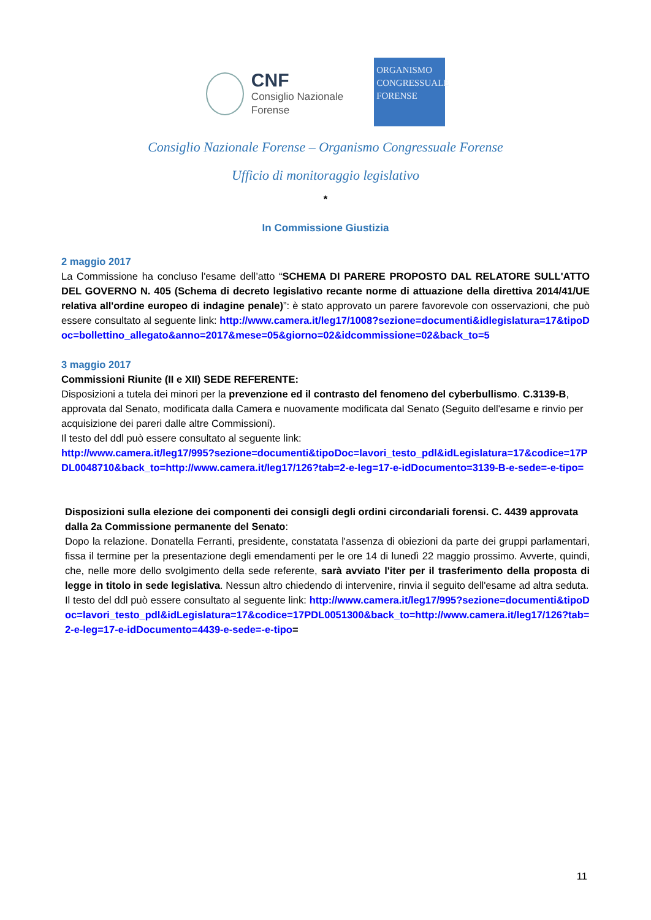CNF
Consiglio Nazionale
Forense
ORGANISMO
CONGRESSUALE
FORENSE
Consiglio Nazionale Forense – Organismo Congressuale Forense
Ufficio di monitoraggio legislativo
*
In Commissione Giustizia
2 maggio 2017
La Commissione ha concluso l'esame dell’atto “SCHEMA DI PARERE PROPOSTO DAL RELATORE SULL'ATTO DEL GOVERNO N. 405 (Schema di decreto legislativo recante norme di attuazione della direttiva 2014/41/UE relativa all'ordine europeo di indagine penale)”: è stato approvato un parere favorevole con osservazioni, che può essere consultato al seguente link: http://www.camera.it/leg17/1008?sezione=documenti&idlegislatura=17&tipoDoc=bollettino_allegato&anno=2017&mese=05&giorno=02&idcommissione=02&back_to=5
3 maggio 2017
Commissioni Riunite (II e XII) SEDE REFERENTE:
Disposizioni a tutela dei minori per la prevenzione ed il contrasto del fenomeno del cyberbullismo. C.3139-B, approvata dal Senato, modificata dalla Camera e nuovamente modificata dal Senato (Seguito dell'esame e rinvio per acquisizione dei pareri dalle altre Commissioni).
Il testo del ddl può essere consultato al seguente link:
http://www.camera.it/leg17/995?sezione=documenti&tipoDoc=lavori_testo_pdl&idLegislatura=17&codice=17PDL0048710&back_to=http://www.camera.it/leg17/126?tab=2-e-leg=17-e-idDocumento=3139-B-e-sede=-e-tipo=
Disposizioni sulla elezione dei componenti dei consigli degli ordini circondariali forensi. C. 4439 approvata dalla 2a Commissione permanente del Senato:
Dopo la relazione. Donatella Ferranti, presidente, constatata l'assenza di obiezioni da parte dei gruppi parlamentari, fissa il termine per la presentazione degli emendamenti per le ore 14 di lunedì 22 maggio prossimo. Avverte, quindi, che, nelle more dello svolgimento della sede referente, sarà avviato l'iter per il trasferimento della proposta di legge in titolo in sede legislativa. Nessun altro chiedendo di intervenire, rinvia il seguito dell'esame ad altra seduta.
Il testo del ddl può essere consultato al seguente link: http://www.camera.it/leg17/995?sezione=documenti&tipoDoc=lavori_testo_pdl&idLegislatura=17&codice=17PDL0051300&back_to=http://www.camera.it/leg17/126?tab=2-e-leg=17-e-idDocumento=4439-e-sede=-e-tipo=
11